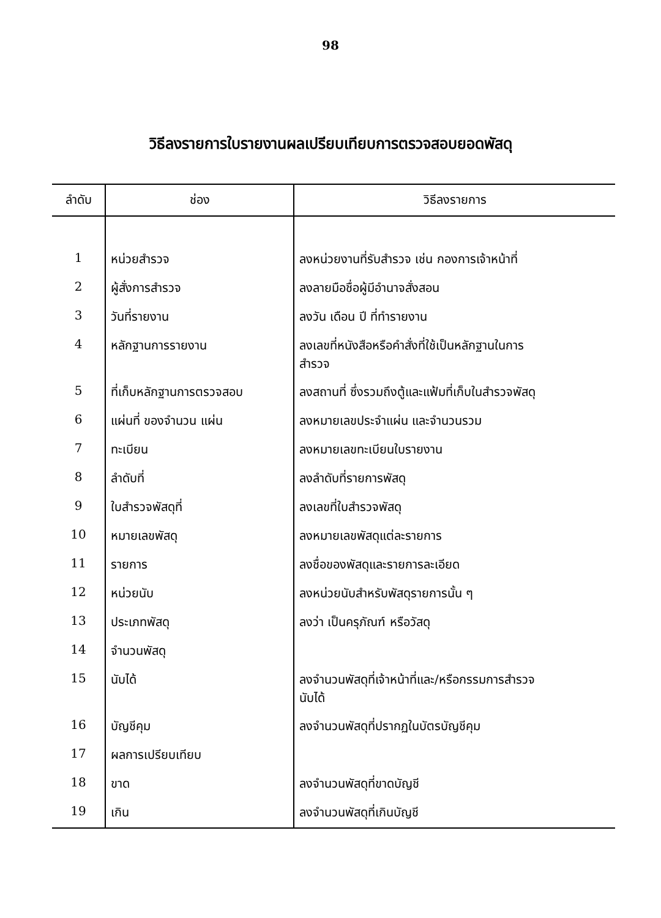98
วิธีลงรายการใบรายงานผลเปรียบเทียบการตรวจสอบยอดพัสดุ
| ลำดับ | ช่อง | วิธีลงรายการ |
| --- | --- | --- |
| 1 | หน่วยสำรวจ | ลงหน่วยงานที่รับสำรวจ เช่น กองการเจ้าหน้าที่ |
| 2 | ผู้สั่งการสำรวจ | ลงลายมือชื่อผู้มีอำนาจสั่งสอน |
| 3 | วันที่รายงาน | ลงวัน เดือน ปี ที่ทำรายงาน |
| 4 | หลักฐานการรายงาน | ลงเลขที่หนังสือหรือคำสั่งที่ใช้เป็นหลักฐานในการ สำรวจ |
| 5 | ที่เก็บหลักฐานการตรวจสอบ | ลงสถานที่ ซึ่งรวมถึงตู้และแฟ้มที่เก็บในสำรวจพัสดุ |
| 6 | แผ่นที่ ของจำนวน แผ่น | ลงหมายเลขประจำแผ่น และจำนวนรวม |
| 7 | ทะเบียน | ลงหมายเลขทะเบียนใบรายงาน |
| 8 | ลำดับที่ | ลงลำดับที่รายการพัสดุ |
| 9 | ใบสำรวจพัสดุที่ | ลงเลขที่ใบสำรวจพัสดุ |
| 10 | หมายเลขพัสดุ | ลงหมายเลขพัสดุแต่ละรายการ |
| 11 | รายการ | ลงชื่อของพัสดุและรายการละเอียด |
| 12 | หน่วยนับ | ลงหน่วยนับสำหรับพัสดุรายการนั้น ๆ |
| 13 | ประเภทพัสดุ | ลงว่า เป็นครุภัณฑ์ หรือวัสดุ |
| 14 | จำนวนพัสดุ | |
| 15 | นับได้ | ลงจำนวนพัสดุที่เจ้าหน้าที่และ/หรือกรรมการสำรวจ นับได้ |
| 16 | บัญชีคุม | ลงจำนวนพัสดุที่ปรากฏในบัตรบัญชีคุม |
| 17 | ผลการเปรียบเทียบ | |
| 18 | ขาด | ลงจำนวนพัสดุที่ขาดบัญชี |
| 19 | เกิน | ลงจำนวนพัสดุที่เกินบัญชี |